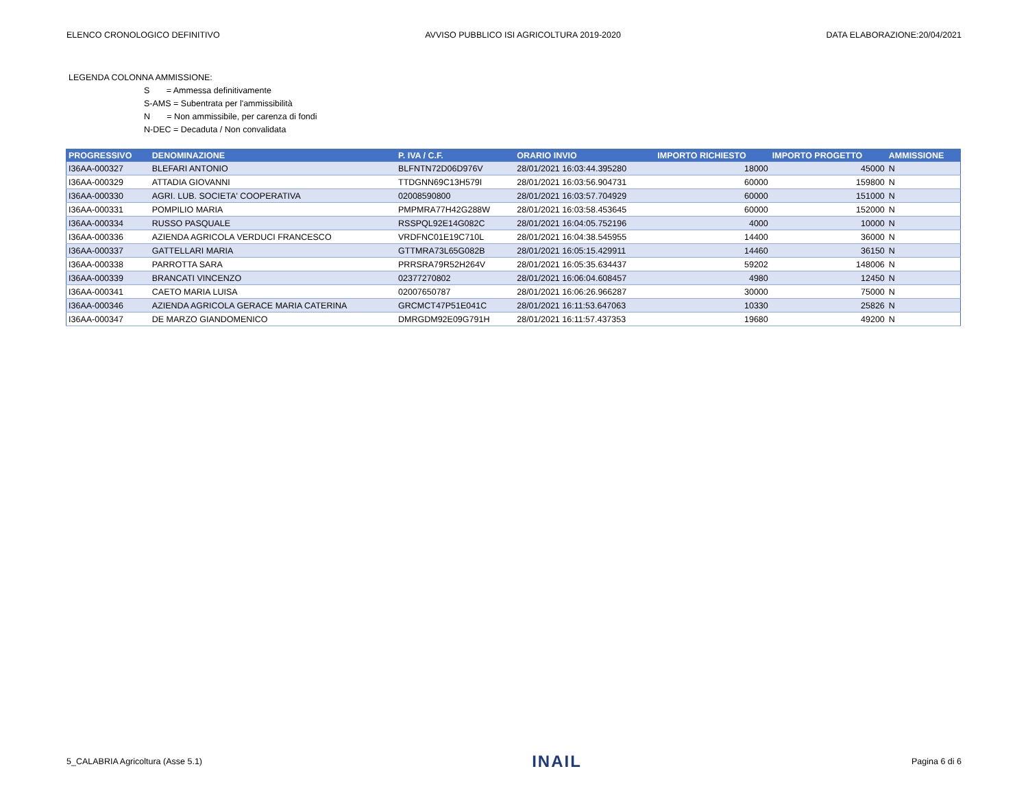ELENCO CRONOLOGICO DEFINITIVO AVVISO PUBBLICO ISI AGRICOLTURA 2019-2020 DATA ELABORAZIONE:20/04/2021
LEGENDA COLONNA AMMISSIONE:
S = Ammessa definitivamente
S-AMS = Subentrata per l'ammissibilità
N = Non ammissibile, per carenza di fondi
N-DEC = Decaduta / Non convalidata
| PROGRESSIVO | DENOMINAZIONE | P. IVA / C.F. | ORARIO INVIO | IMPORTO RICHIESTO | IMPORTO PROGETTO | AMMISSIONE |
| --- | --- | --- | --- | --- | --- | --- |
| I36AA-000327 | BLEFARI ANTONIO | BLFNTN72D06D976V | 28/01/2021 16:03:44.395280 | 18000 | 45000 | N |
| I36AA-000329 | ATTADIA GIOVANNI | TTDGNN69C13H579I | 28/01/2021 16:03:56.904731 | 60000 | 159800 | N |
| I36AA-000330 | AGRI. LUB. SOCIETA' COOPERATIVA | 02008590800 | 28/01/2021 16:03:57.704929 | 60000 | 151000 | N |
| I36AA-000331 | POMPILIO MARIA | PMPMRA77H42G288W | 28/01/2021 16:03:58.453645 | 60000 | 152000 | N |
| I36AA-000334 | RUSSO PASQUALE | RSSPQL92E14G082C | 28/01/2021 16:04:05.752196 | 4000 | 10000 | N |
| I36AA-000336 | AZIENDA AGRICOLA VERDUCI FRANCESCO | VRDFNC01E19C710L | 28/01/2021 16:04:38.545955 | 14400 | 36000 | N |
| I36AA-000337 | GATTELLARI MARIA | GTTMRA73L65G082B | 28/01/2021 16:05:15.429911 | 14460 | 36150 | N |
| I36AA-000338 | PARROTTA SARA | PRRSRA79R52H264V | 28/01/2021 16:05:35.634437 | 59202 | 148006 | N |
| I36AA-000339 | BRANCATI VINCENZO | 02377270802 | 28/01/2021 16:06:04.608457 | 4980 | 12450 | N |
| I36AA-000341 | CAETO MARIA LUISA | 02007650787 | 28/01/2021 16:06:26.966287 | 30000 | 75000 | N |
| I36AA-000346 | AZIENDA AGRICOLA GERACE MARIA CATERINA | GRCMCT47P51E041C | 28/01/2021 16:11:53.647063 | 10330 | 25826 | N |
| I36AA-000347 | DE MARZO GIANDOMENICO | DMRGDM92E09G791H | 28/01/2021 16:11:57.437353 | 19680 | 49200 | N |
5_CALABRIA Agricoltura (Asse 5.1) INAIL Pagina 6 di 6